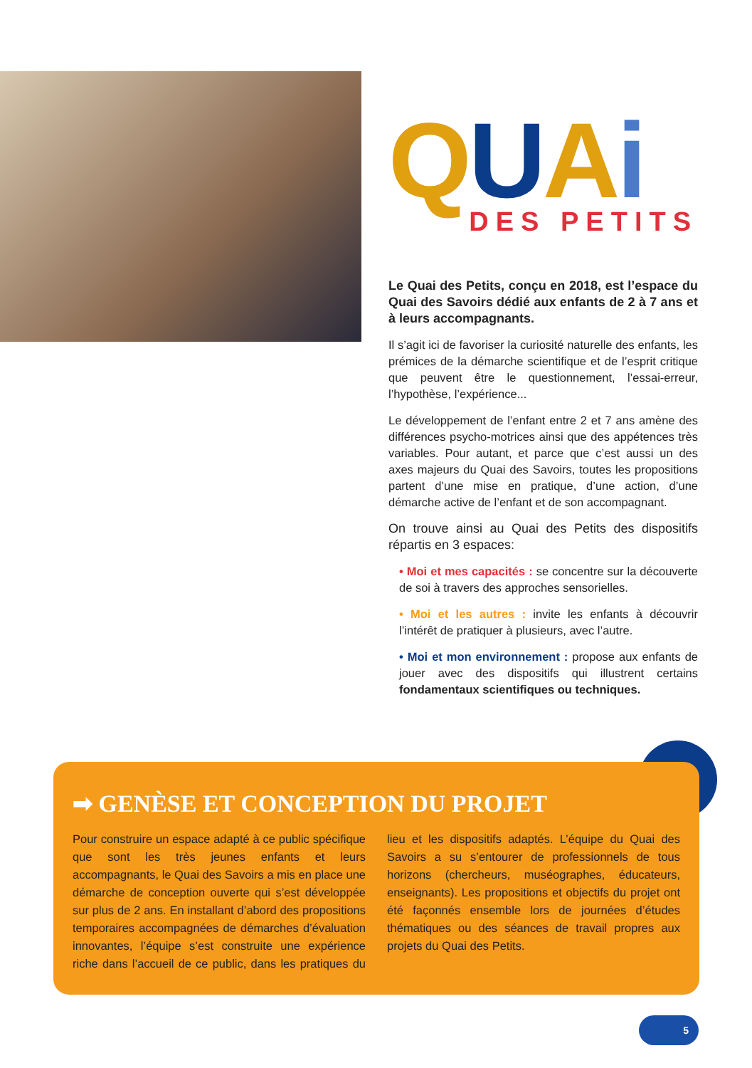QUAi
DES PETITS
Le Quai des Petits, conçu en 2018, est l’espace du Quai des Savoirs dédié aux enfants de 2 à 7 ans et à leurs accompagnants.
Il s’agit ici de favoriser la curiosité naturelle des enfants, les prémices de la démarche scientifique et de l’esprit critique que peuvent être le questionnement, l’essai-erreur, l’hypothèse, l’expérience...
Le développement de l’enfant entre 2 et 7 ans amène des différences psycho-motrices ainsi que des appétences très variables. Pour autant, et parce que c’est aussi un des axes majeurs du Quai des Savoirs, toutes les propositions partent d’une mise en pratique, d’une action, d’une démarche active de l’enfant et de son accompagnant.
On trouve ainsi au Quai des Petits des dispositifs répartis en 3 espaces:
• Moi et mes capacités : se concentre sur la découverte de soi à travers des approches sensorielles.
• Moi et les autres : invite les enfants à découvrir l’intérêt de pratiquer à plusieurs, avec l’autre.
• Moi et mon environnement : propose aux enfants de jouer avec des dispositifs qui illustrent certains fondamentaux scientifiques ou techniques.
➡ GENÈSE ET CONCEPTION DU PROJET
Pour construire un espace adapté à ce public spécifique que sont les très jeunes enfants et leurs accompagnants, le Quai des Savoirs a mis en place une démarche de conception ouverte qui s’est développée sur plus de 2 ans. En installant d’abord des propositions temporaires accompagnées de démarches d’évaluation innovantes, l’équipe s’est construite une expérience riche dans l’accueil de ce public, dans les pratiques du lieu et les dispositifs adaptés. L’équipe du Quai des Savoirs a su s’entourer de professionnels de tous horizons (chercheurs, muséographes, éducateurs, enseignants). Les propositions et objectifs du projet ont été façonnés ensemble lors de journées d’études thématiques ou des séances de travail propres aux projets du Quai des Petits.
5